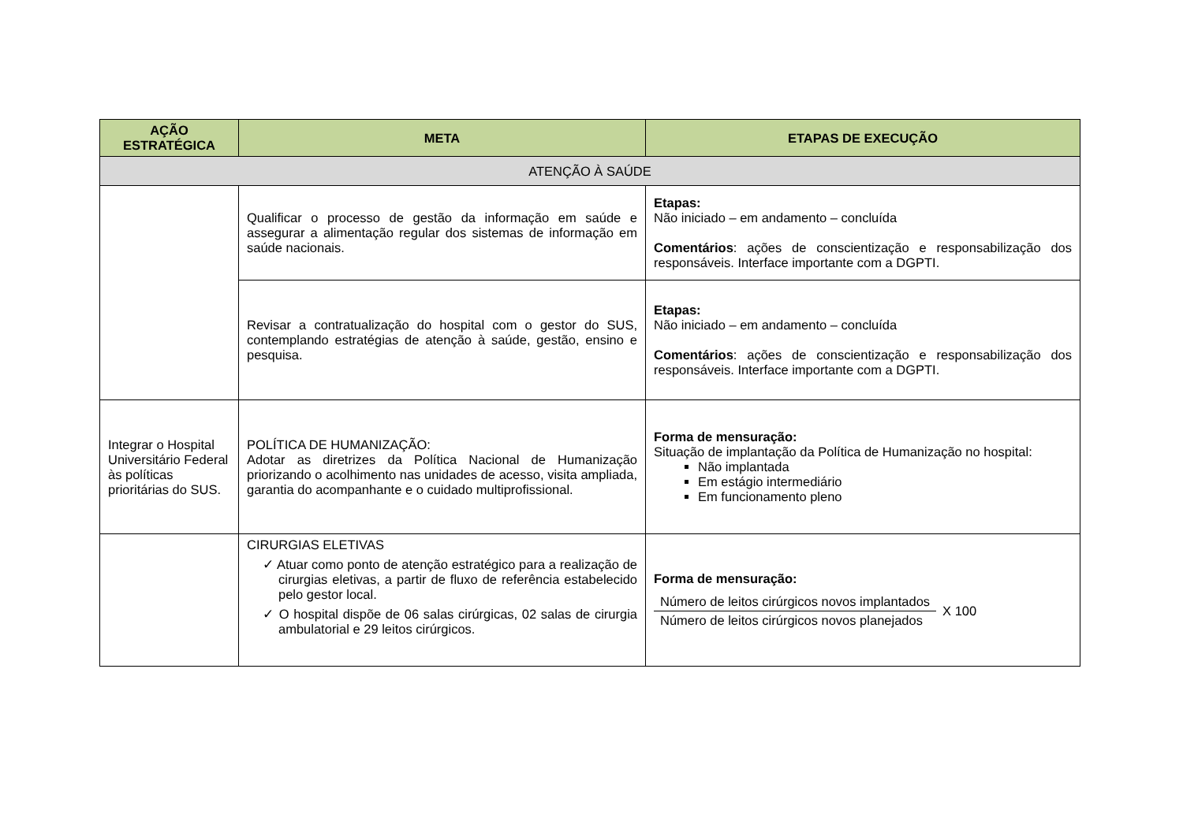| AÇÃO ESTRATÉGICA | META | ETAPAS DE EXECUÇÃO |
| --- | --- | --- |
| ATENÇÃO À SAÚDE | | |
| | Qualificar o processo de gestão da informação em saúde e assegurar a alimentação regular dos sistemas de informação em saúde nacionais. | Etapas: Não iniciado – em andamento – concluída Comentários : ações de conscientização e responsabilização dos responsáveis. Interface importante com a DGPTI. |
| | Revisar a contratualização do hospital com o gestor do SUS, contemplando estratégias de atenção à saúde, gestão, ensino e pesquisa. | Etapas: Não iniciado – em andamento – concluída Comentários : ações de conscientização e responsabilização dos responsáveis. Interface importante com a DGPTI. |
| Integrar o Hospital Universitário Federal às políticas prioritárias do SUS. | POLÍTICA DE HUMANIZAÇÃO: Adotar as diretrizes da Política Nacional de Humanização priorizando o acolhimento nas unidades de acesso, visita ampliada, garantia do acompanhante e o cuidado multiprofissional. | Forma de mensuração: Situação de implantação da Política de Humanização no hospital: Não implantada Em estágio intermediário Em funcionamento pleno |
| | CIRURGIAS ELETIVAS ✓ Atuar como ponto de atenção estratégico para a realização de cirurgias eletivas, a partir de fluxo de referência estabelecido pelo gestor local. ✓ O hospital dispõe de 06 salas cirúrgicas, 02 salas de cirurgia ambulatorial e 29 leitos cirúrgicos. | Forma de mensuração: / Número de leitos cirúrgicos novos implantados / X 100 / / Número de leitos cirúrgicos novos planejados / / |